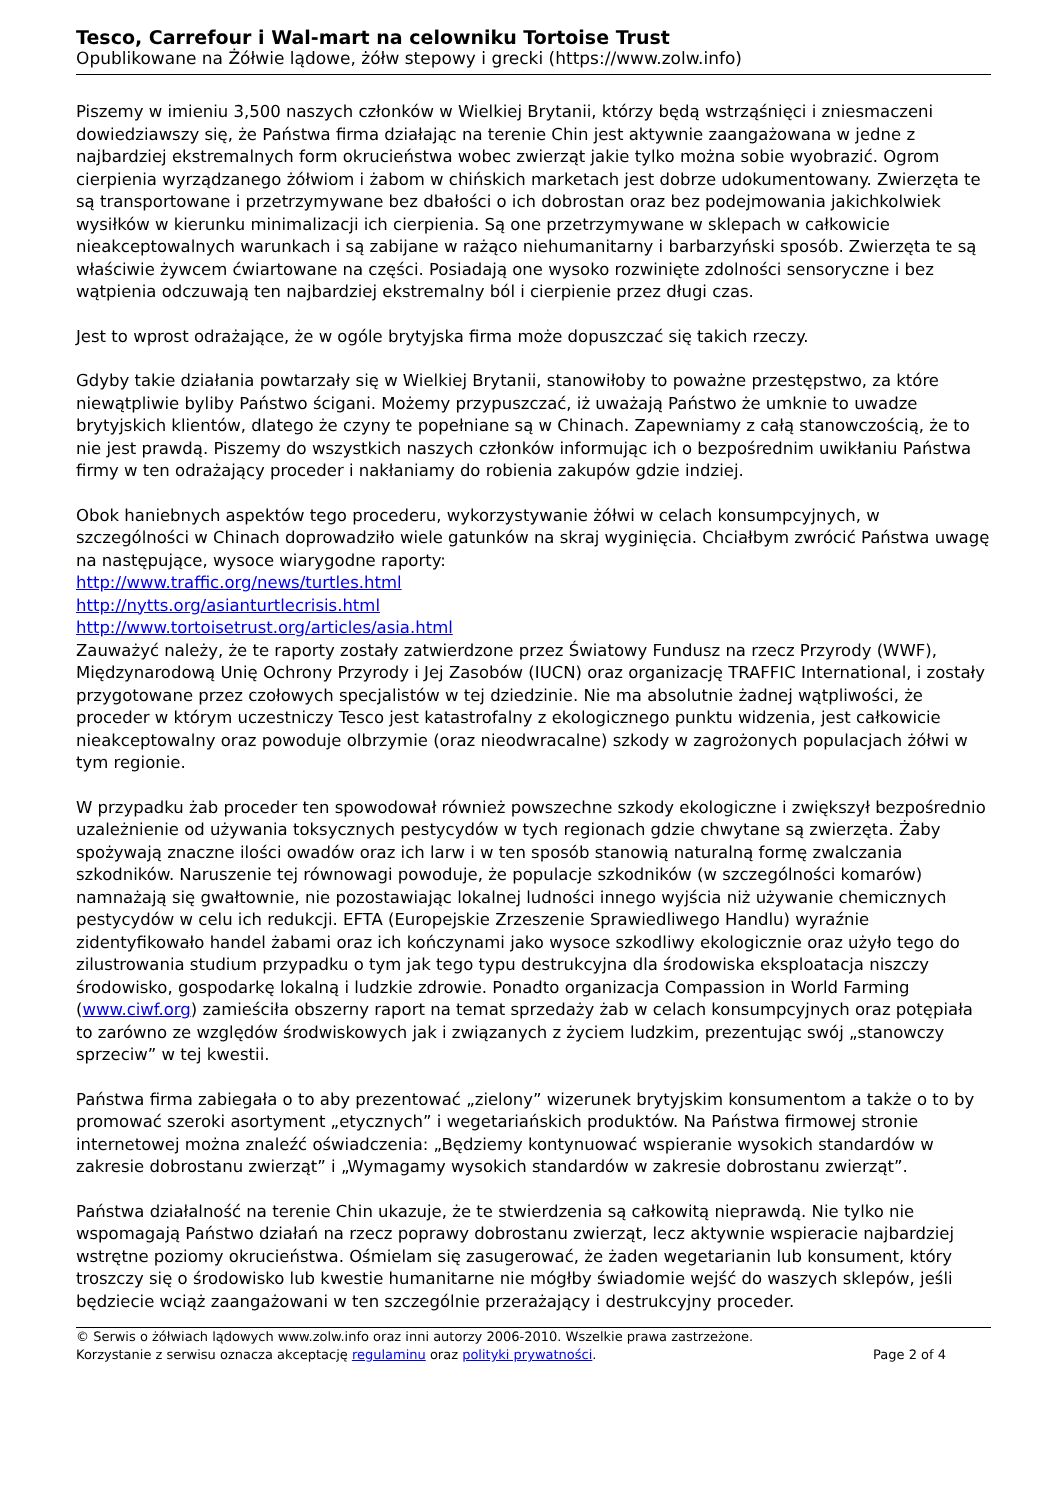Tesco, Carrefour i Wal-mart na celowniku Tortoise Trust
Opublikowane na Żółwie lądowe, żółw stepowy i grecki (https://www.zolw.info)
Piszemy w imieniu 3,500 naszych członków w Wielkiej Brytanii, którzy będą wstrząśnięci i zniesmaczeni dowiedziawszy się, że Państwa firma działając na terenie Chin jest aktywnie zaangażowana w jedne z najbardziej ekstremalnych form okrucieństwa wobec zwierząt jakie tylko można sobie wyobrazić. Ogrom cierpienia wyrządzanego żółwiom i żabom w chińskich marketach jest dobrze udokumentowany. Zwierzęta te są transportowane i przetrzymywane bez dbałości o ich dobrostan oraz bez podejmowania jakichkolwiek wysiłków w kierunku minimalizacji ich cierpienia. Są one przetrzymywane w sklepach w całkowicie nieakceptowalnych warunkach i są zabijane w rażąco niehumanitarny i barbarzyński sposób. Zwierzęta te są właściwie żywcem ćwiartowane na części. Posiadają one wysoko rozwinięte zdolności sensoryczne i bez wątpienia odczuwają ten najbardziej ekstremalny ból i cierpienie przez długi czas.
Jest to wprost odrażające, że w ogóle brytyjska firma może dopuszczać się takich rzeczy.
Gdyby takie działania powtarzały się w Wielkiej Brytanii, stanowiłoby to poważne przestępstwo, za które niewątpliwie byliby Państwo ścigani. Możemy przypuszczać, iż uważają Państwo że umknie to uwadze brytyjskich klientów, dlatego że czyny te popełniane są w Chinach. Zapewniamy z całą stanowczością, że to nie jest prawdą. Piszemy do wszystkich naszych członków informując ich o bezpośrednim uwikłaniu Państwa firmy w ten odrażający proceder i nakłaniamy do robienia zakupów gdzie indziej.
Obok haniebnych aspektów tego procederu, wykorzystywanie żółwi w celach konsumpcyjnych, w szczególności w Chinach doprowadziło wiele gatunków na skraj wyginięcia. Chciałbym zwrócić Państwa uwagę na następujące, wysoce wiarygodne raporty:
http://www.traffic.org/news/turtles.html
http://nytts.org/asianturtlecrisis.html
http://www.tortoisetrust.org/articles/asia.html
Zauważyć należy, że te raporty zostały zatwierdzone przez Światowy Fundusz na rzecz Przyrody (WWF), Międzynarodową Unię Ochrony Przyrody i Jej Zasobów (IUCN) oraz organizację TRAFFIC International, i zostały przygotowane przez czołowych specjalistów w tej dziedzinie. Nie ma absolutnie żadnej wątpliwości, że proceder w którym uczestniczy Tesco jest katastrofalny z ekologicznego punktu widzenia, jest całkowicie nieakceptowalny oraz powoduje olbrzymie (oraz nieodwracalne) szkody w zagrożonych populacjach żółwi w tym regionie.
W przypadku żab proceder ten spowodował również powszechne szkody ekologiczne i zwiększył bezpośrednio uzależnienie od używania toksycznych pestycydów w tych regionach gdzie chwytane są zwierzęta. Żaby spożywają znaczne ilości owadów oraz ich larw i w ten sposób stanowią naturalną formę zwalczania szkodników. Naruszenie tej równowagi powoduje, że populacje szkodników (w szczególności komarów) namnażają się gwałtownie, nie pozostawiając lokalnej ludności innego wyjścia niż używanie chemicznych pestycydów w celu ich redukcji. EFTA (Europejskie Zrzeszenie Sprawiedliwego Handlu) wyraźnie zidentyfikowało handel żabami oraz ich kończynami jako wysoce szkodliwy ekologicznie oraz użyło tego do zilustrowania studium przypadku o tym jak tego typu destrukcyjna dla środowiska eksploatacja niszczy środowisko, gospodarkę lokalną i ludzkie zdrowie. Ponadto organizacja Compassion in World Farming (www.ciwf.org) zamieściła obszerny raport na temat sprzedaży żab w celach konsumpcyjnych oraz potępiała to zarówno ze względów środwiskowych jak i związanych z życiem ludzkim, prezentując swój „stanowczy sprzeciw” w tej kwestii.
Państwa firma zabiegała o to aby prezentować „zielony” wizerunek brytyjskim konsumentom a także o to by promować szeroki asortyment „etycznych” i wegetariańskich produktów. Na Państwa firmowej stronie internetowej można znaleźć oświadczenia: „Będziemy kontynuować wspieranie wysokich standardów w zakresie dobrostanu zwierząt” i „Wymagamy wysokich standardów w zakresie dobrostanu zwierząt”.
Państwa działalność na terenie Chin ukazuje, że te stwierdzenia są całkowitą nieprawdą. Nie tylko nie wspomagają Państwo działań na rzecz poprawy dobrostanu zwierząt, lecz aktywnie wspieracie najbardziej wstrętne poziomy okrucieństwa. Ośmielam się zasugerować, że żaden wegetarianin lub konsument, który troszczy się o środowisko lub kwestie humanitarne nie mógłby świadomie wejść do waszych sklepów, jeśli będziecie wciąż zaangażowani w ten szczególnie przerażający i destrukcyjny proceder.
© Serwis o żółwiach lądowych www.zolw.info oraz inni autorzy 2006-2010. Wszelkie prawa zastrzeżone.
Korzystanie z serwisu oznacza akceptację regulaminu oraz polityki prywatności. Page 2 of 4